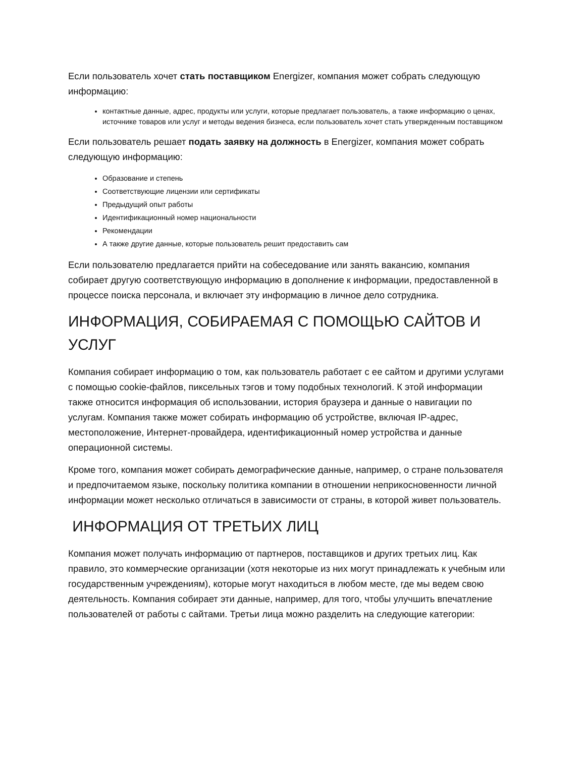Если пользователь хочет стать поставщиком Energizer, компания может собрать следующую информацию:
контактные данные, адрес, продукты или услуги, которые предлагает пользователь, а также информацию о ценах, источнике товаров или услуг и методы ведения бизнеса, если пользователь хочет стать утвержденным поставщиком
Если пользователь решает подать заявку на должность в Energizer, компания может собрать следующую информацию:
Образование и степень
Соответствующие лицензии или сертификаты
Предыдущий опыт работы
Идентификационный номер национальности
Рекомендации
А также другие данные, которые пользователь решит предоставить сам
Если пользователю предлагается прийти на собеседование или занять вакансию, компания собирает другую соответствующую информацию в дополнение к информации, предоставленной в процессе поиска персонала, и включает эту информацию в личное дело сотрудника.
ИНФОРМАЦИЯ, СОБИРАЕМАЯ С ПОМОЩЬЮ САЙТОВ И УСЛУГ
Компания собирает информацию о том, как пользователь работает с ее сайтом и другими услугами с помощью cookie-файлов, пиксельных тэгов и тому подобных технологий. К этой информации также относится информация об использовании, история браузера и данные о навигации по услугам. Компания также может собирать информацию об устройстве, включая IP-адрес, местоположение, Интернет-провайдера, идентификационный номер устройства и данные операционной системы.
Кроме того, компания может собирать демографические данные, например, о стране пользователя и предпочитаемом языке, поскольку политика компании в отношении неприкосновенности личной информации может несколько отличаться в зависимости от страны, в которой живет пользователь.
ИНФОРМАЦИЯ ОТ ТРЕТЬИХ ЛИЦ
Компания может получать информацию от партнеров, поставщиков и других третьих лиц. Как правило, это коммерческие организации (хотя некоторые из них могут принадлежать к учебным или государственным учреждениям), которые могут находиться в любом месте, где мы ведем свою деятельность. Компания собирает эти данные, например, для того, чтобы улучшить впечатление пользователей от работы с сайтами. Третьи лица можно разделить на следующие категории: